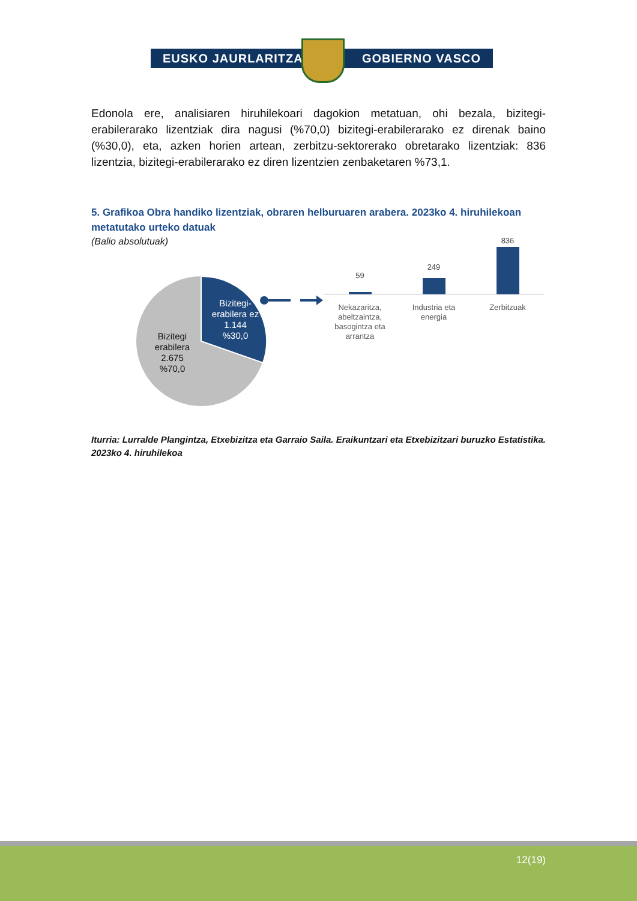EUSKO JAURLARITZA GOBIERNO VASCO
Edonola ere, analisiaren hiruhilekoari dagokion metatuan, ohi bezala, bizitegi-erabilerarako lizentziak dira nagusi (%70,0) bizitegi-erabilerarako ez direnak baino (%30,0), eta, azken horien artean, zerbitzu-sektorerako obretarako lizentziak: 836 lizentzia, bizitegi-erabilerarako ez diren lizentzien zenbaketaren %73,1.
5. Grafikoa Obra handiko lizentziak, obraren helburuaren arabera. 2023ko 4. hiruhilekoan metatutako urteko datuak
(Balio absolutuak)
Bizitegi-erabilera ez
1.144
%30,0
Bizitegi erabilera
2.675
%70,0
59
249
836
Nekazaritza, abeltzaintza, basogintza eta arrantza
Industria eta energia
Zerbitzuak
Iturria: Lurralde Plangintza, Etxebizitza eta Garraio Saila. Eraikuntzari eta Etxebizitzari buruzko Estatistika. 2023ko 4. hiruhilekoa
12(19)